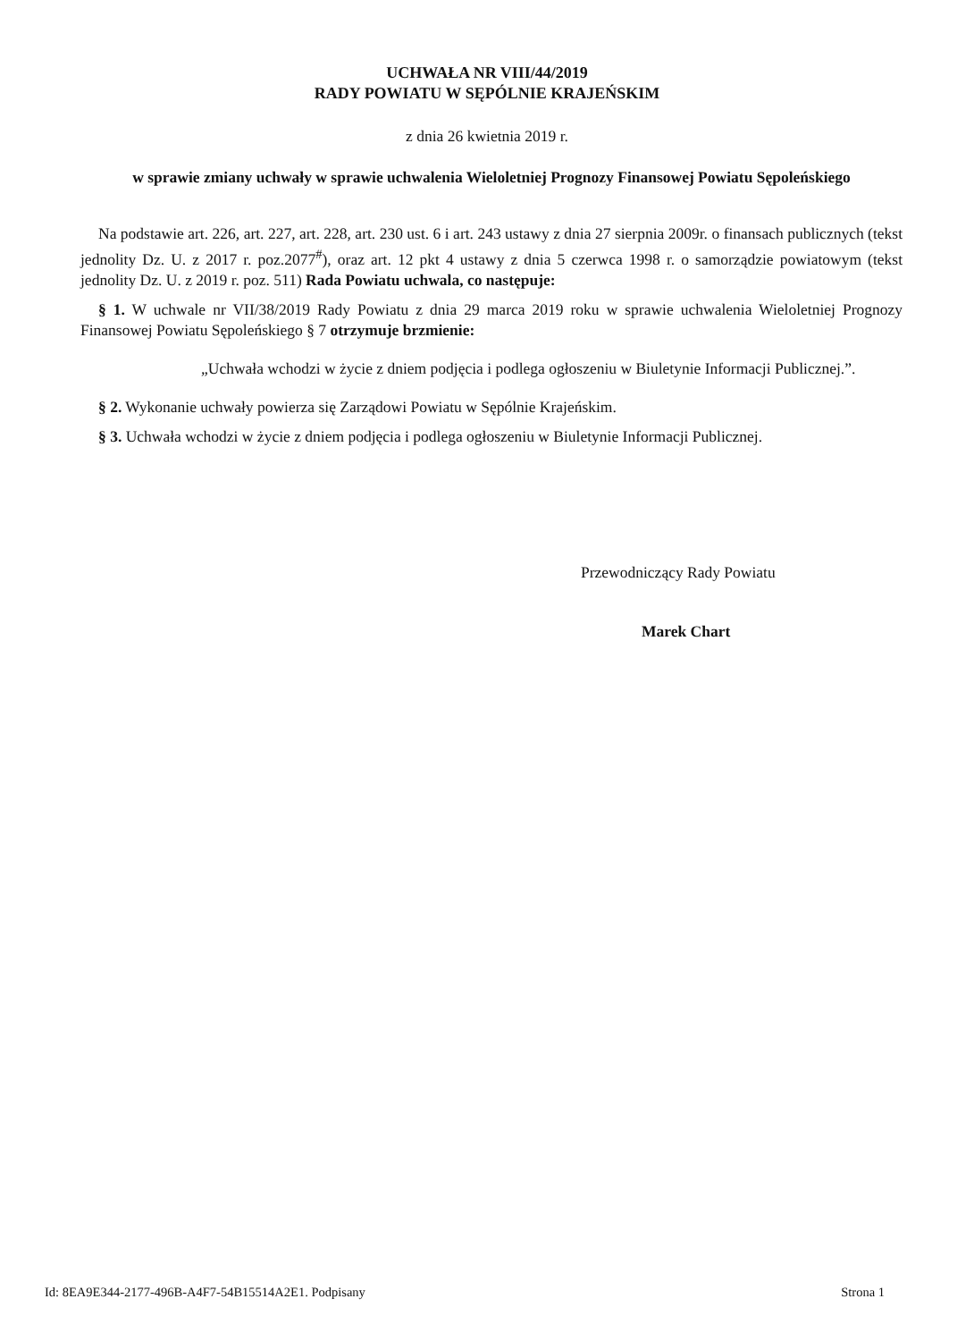UCHWAŁA NR VIII/44/2019
RADY POWIATU W SĘPÓLNIE KRAJEŃSKIM
z dnia 26 kwietnia 2019 r.
w sprawie zmiany uchwały w sprawie uchwalenia Wieloletniej Prognozy Finansowej Powiatu Sępoleńskiego
Na podstawie art. 226, art. 227, art. 228, art. 230 ust. 6 i art. 243 ustawy z dnia 27 sierpnia 2009r. o finansach publicznych (tekst jednolity Dz. U. z 2017 r. poz.2077<sup>#</sup>), oraz art. 12 pkt 4 ustawy z dnia 5 czerwca 1998 r. o samorządzie powiatowym (tekst jednolity Dz. U. z 2019 r. poz. 511) Rada Powiatu uchwala, co następuje:
§ 1. W uchwale nr VII/38/2019 Rady Powiatu z dnia 29 marca 2019 roku w sprawie uchwalenia Wieloletniej Prognozy Finansowej Powiatu Sępoleńskiego § 7 otrzymuje brzmienie:
„Uchwała wchodzi w życie z dniem podjęcia i podlega ogłoszeniu w Biuletynie Informacji Publicznej.”.
§ 2. Wykonanie uchwały powierza się Zarządowi Powiatu w Sępólnie Krajeńskim.
§ 3. Uchwała wchodzi w życie z dniem podjęcia i podlega ogłoszeniu w Biuletynie Informacji Publicznej.
Przewodniczący Rady Powiatu
Marek Chart
Id: 8EA9E344-2177-496B-A4F7-54B15514A2E1. Podpisany Strona 1